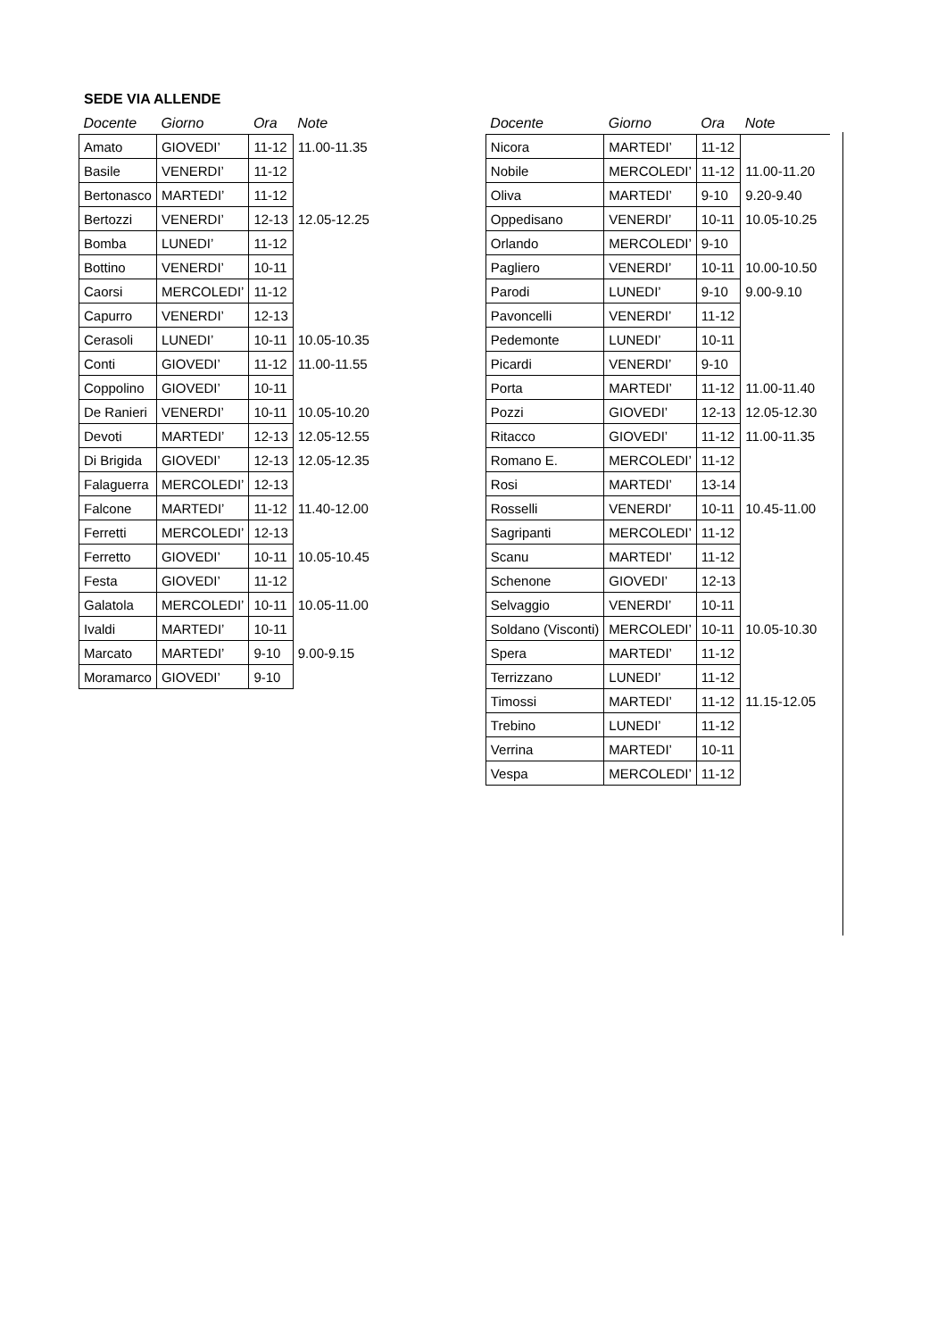SEDE VIA ALLENDE
| Docente | Giorno | Ora | Note |
| --- | --- | --- | --- |
| Amato | GIOVEDI’ | 11-12 | 11.00-11.35 |
| Basile | VENERDI’ | 11-12 | |
| Bertonasco | MARTEDI’ | 11-12 | |
| Bertozzi | VENERDI’ | 12-13 | 12.05-12.25 |
| Bomba | LUNEDI’ | 11-12 | |
| Bottino | VENERDI’ | 10-11 | |
| Caorsi | MERCOLEDI’ | 11-12 | |
| Capurro | VENERDI’ | 12-13 | |
| Cerasoli | LUNEDI’ | 10-11 | 10.05-10.35 |
| Conti | GIOVEDI’ | 11-12 | 11.00-11.55 |
| Coppolino | GIOVEDI’ | 10-11 | |
| De Ranieri | VENERDI’ | 10-11 | 10.05-10.20 |
| Devoti | MARTEDI’ | 12-13 | 12.05-12.55 |
| Di Brigida | GIOVEDI’ | 12-13 | 12.05-12.35 |
| Falaguerra | MERCOLEDI’ | 12-13 | |
| Falcone | MARTEDI’ | 11-12 | 11.40-12.00 |
| Ferretti | MERCOLEDI’ | 12-13 | |
| Ferretto | GIOVEDI’ | 10-11 | 10.05-10.45 |
| Festa | GIOVEDI’ | 11-12 | |
| Galatola | MERCOLEDI’ | 10-11 | 10.05-11.00 |
| Ivaldi | MARTEDI’ | 10-11 | |
| Marcato | MARTEDI’ | 9-10 | 9.00-9.15 |
| Moramarco | GIOVEDI’ | 9-10 | |
| Docente | Giorno | Ora | Note |
| --- | --- | --- | --- |
| Nicora | MARTEDI’ | 11-12 | |
| Nobile | MERCOLEDI’ | 11-12 | 11.00-11.20 |
| Oliva | MARTEDI’ | 9-10 | 9.20-9.40 |
| Oppedisano | VENERDI’ | 10-11 | 10.05-10.25 |
| Orlando | MERCOLEDI’ | 9-10 | |
| Pagliero | VENERDI’ | 10-11 | 10.00-10.50 |
| Parodi | LUNEDI’ | 9-10 | 9.00-9.10 |
| Pavoncelli | VENERDI’ | 11-12 | |
| Pedemonte | LUNEDI’ | 10-11 | |
| Picardi | VENERDI’ | 9-10 | |
| Porta | MARTEDI’ | 11-12 | 11.00-11.40 |
| Pozzi | GIOVEDI’ | 12-13 | 12.05-12.30 |
| Ritacco | GIOVEDI’ | 11-12 | 11.00-11.35 |
| Romano E. | MERCOLEDI’ | 11-12 | |
| Rosi | MARTEDI’ | 13-14 | |
| Rosselli | VENERDI’ | 10-11 | 10.45-11.00 |
| Sagripanti | MERCOLEDI’ | 11-12 | |
| Scanu | MARTEDI’ | 11-12 | |
| Schenone | GIOVEDI’ | 12-13 | |
| Selvaggio | VENERDI’ | 10-11 | |
| Soldano (Visconti) | MERCOLEDI’ | 10-11 | 10.05-10.30 |
| Spera | MARTEDI’ | 11-12 | |
| Terrizzano | LUNEDI’ | 11-12 | |
| Timossi | MARTEDI’ | 11-12 | 11.15-12.05 |
| Trebino | LUNEDI’ | 11-12 | |
| Verrina | MARTEDI’ | 10-11 | |
| Vespa | MERCOLEDI’ | 11-12 | |